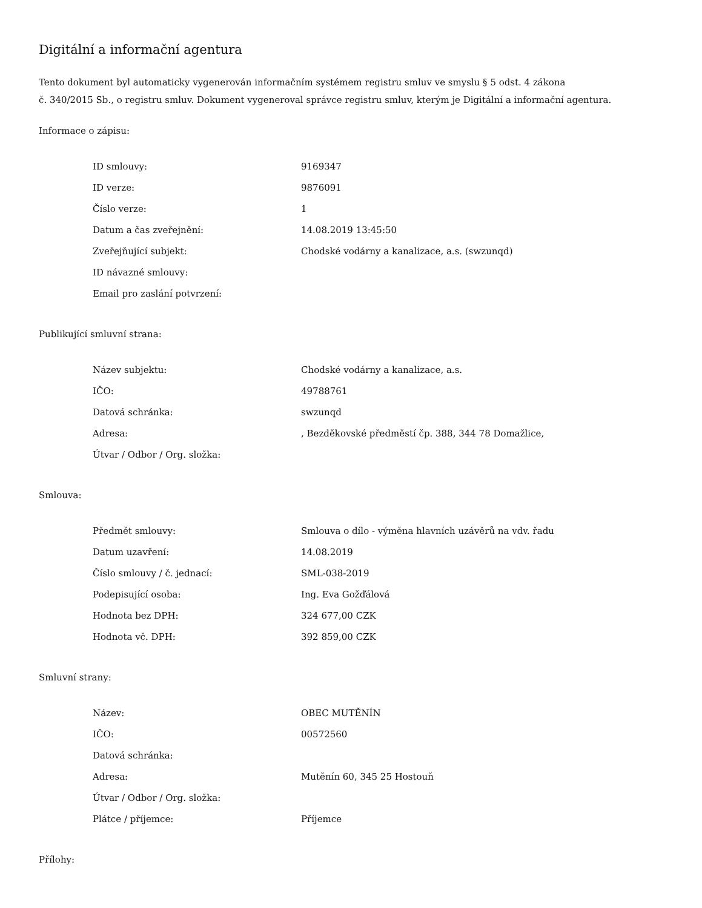Digitální a informační agentura
Tento dokument byl automaticky vygenerován informačním systémem registru smluv ve smyslu § 5 odst. 4 zákona
č. 340/2015 Sb., o registru smluv. Dokument vygeneroval správce registru smluv, kterým je Digitální a informační agentura.
Informace o zápisu:
| ID smlouvy: | 9169347 |
| ID verze: | 9876091 |
| Číslo verze: | 1 |
| Datum a čas zveřejnění: | 14.08.2019 13:45:50 |
| Zveřejňující subjekt: | Chodské vodárny a kanalizace, a.s. (swzunqd) |
| ID návazné smlouvy: | |
| Email pro zaslání potvrzení: | |
Publikující smluvní strana:
| Název subjektu: | Chodské vodárny a kanalizace, a.s. |
| IČO: | 49788761 |
| Datová schránka: | swzunqd |
| Adresa: | , Bezděkovské předměstí čp. 388, 344 78 Domažlice, |
| Útvar / Odbor / Org. složka: | |
Smlouva:
| Předmět smlouvy: | Smlouva o dílo - výměna hlavních uzávěrů na vdv. řadu |
| Datum uzavření: | 14.08.2019 |
| Číslo smlouvy / č. jednací: | SML-038-2019 |
| Podepisující osoba: | Ing. Eva Gožďálová |
| Hodnota bez DPH: | 324 677,00 CZK |
| Hodnota vč. DPH: | 392 859,00 CZK |
Smluvní strany:
| Název: | OBEC MUTĚNÍN |
| IČO: | 00572560 |
| Datová schránka: | |
| Adresa: | Mutěnín 60, 345 25 Hostouň |
| Útvar / Odbor / Org. složka: | |
| Plátce / příjemce: | Příjemce |
Přílohy: